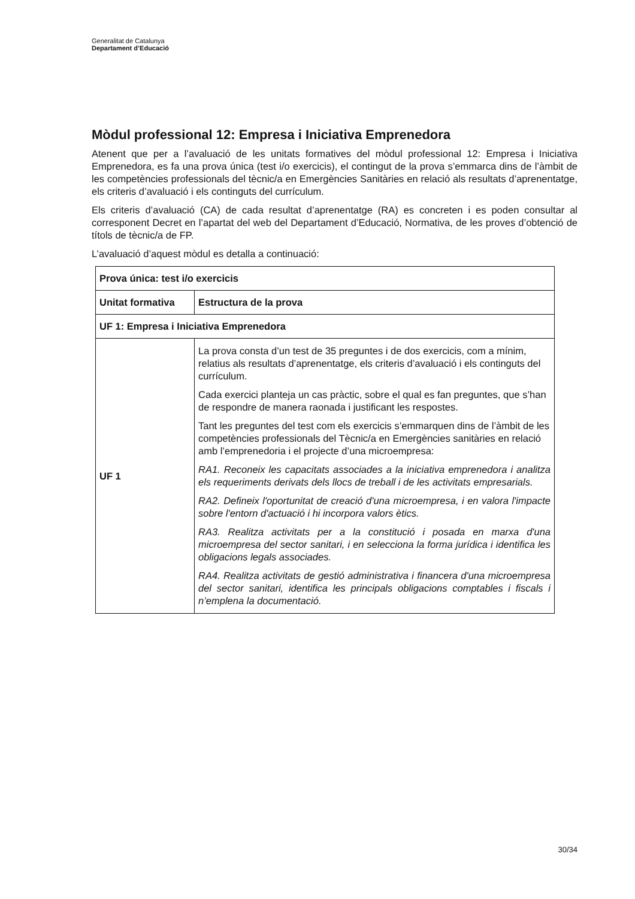Generalitat de Catalunya
Departament d’Educació
Mòdul professional 12: Empresa i Iniciativa Emprenedora
Atenent que per a l’avaluació de les unitats formatives del mòdul professional 12: Empresa i Iniciativa Emprenedora, es fa una prova única (test i/o exercicis), el contingut de la prova s’emmarca dins de l’àmbit de les competències professionals del tècnic/a en Emergències Sanitàries en relació als resultats d’aprenentatge, els criteris d’avaluació i els continguts del currículum.
Els criteris d’avaluació (CA) de cada resultat d’aprenentatge (RA) es concreten i es poden consultar al corresponent Decret en l’apartat del web del Departament d’Educació, Normativa, de les proves d’obtenció de títols de tècnic/a de FP.
L’avaluació d’aquest mòdul es detalla a continuació:
| Prova única: test i/o exercicis | |
| --- | --- |
| Unitat formativa | Estructura de la prova |
| UF 1: Empresa i Iniciativa Emprenedora | |
| UF 1 | La prova consta d’un test de 35 preguntes i de dos exercicis, com a mínim, relatius als resultats d’aprenentatge, els criteris d’avaluació i els continguts del currículum. Cada exercici planteja un cas pràctic, sobre el qual es fan preguntes, que s’han de respondre de manera raonada i justificant les respostes. Tant les preguntes del test com els exercicis s’emmarquen dins de l’àmbit de les competències professionals del Tècnic/a en Emergències sanitàries en relació amb l’emprenedoria i el projecte d’una microempresa: RA1. Reconeix les capacitats associades a la iniciativa emprenedora i analitza els requeriments derivats dels llocs de treball i de les activitats empresarials. RA2. Defineix l'oportunitat de creació d'una microempresa, i en valora l'impacte sobre l'entorn d'actuació i hi incorpora valors ètics. RA3. Realitza activitats per a la constitució i posada en marxa d'una microempresa del sector sanitari, i en selecciona la forma jurídica i identifica les obligacions legals associades. RA4. Realitza activitats de gestió administrativa i financera d'una microempresa del sector sanitari, identifica les principals obligacions comptables i fiscals i n’emplena la documentació. |
30/34